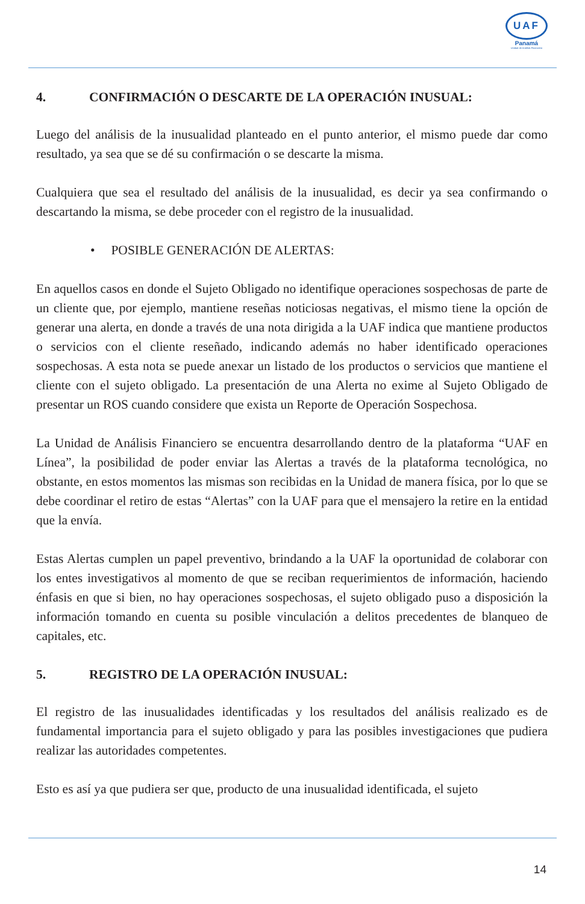UAF
Panamá
Unidad de Análisis Financiero
4. CONFIRMACIÓN O DESCARTE DE LA OPERACIÓN INUSUAL:
Luego del análisis de la inusualidad planteado en el punto anterior, el mismo puede dar como resultado, ya sea que se dé su confirmación o se descarte la misma.
Cualquiera que sea el resultado del análisis de la inusualidad, es decir ya sea confirmando o descartando la misma, se debe proceder con el registro de la inusualidad.
• POSIBLE GENERACIÓN DE ALERTAS:
En aquellos casos en donde el Sujeto Obligado no identifique operaciones sospechosas de parte de un cliente que, por ejemplo, mantiene reseñas noticiosas negativas, el mismo tiene la opción de generar una alerta, en donde a través de una nota dirigida a la UAF indica que mantiene productos o servicios con el cliente reseñado, indicando además no haber identificado operaciones sospechosas. A esta nota se puede anexar un listado de los productos o servicios que mantiene el cliente con el sujeto obligado. La presentación de una Alerta no exime al Sujeto Obligado de presentar un ROS cuando considere que exista un Reporte de Operación Sospechosa.
La Unidad de Análisis Financiero se encuentra desarrollando dentro de la plataforma “UAF en Línea”, la posibilidad de poder enviar las Alertas a través de la plataforma tecnológica, no obstante, en estos momentos las mismas son recibidas en la Unidad de manera física, por lo que se debe coordinar el retiro de estas “Alertas” con la UAF para que el mensajero la retire en la entidad que la envía.
Estas Alertas cumplen un papel preventivo, brindando a la UAF la oportunidad de colaborar con los entes investigativos al momento de que se reciban requerimientos de información, haciendo énfasis en que si bien, no hay operaciones sospechosas, el sujeto obligado puso a disposición la información tomando en cuenta su posible vinculación a delitos precedentes de blanqueo de capitales, etc.
5. REGISTRO DE LA OPERACIÓN INUSUAL:
El registro de las inusualidades identificadas y los resultados del análisis realizado es de fundamental importancia para el sujeto obligado y para las posibles investigaciones que pudiera realizar las autoridades competentes.
Esto es así ya que pudiera ser que, producto de una inusualidad identificada, el sujeto
14